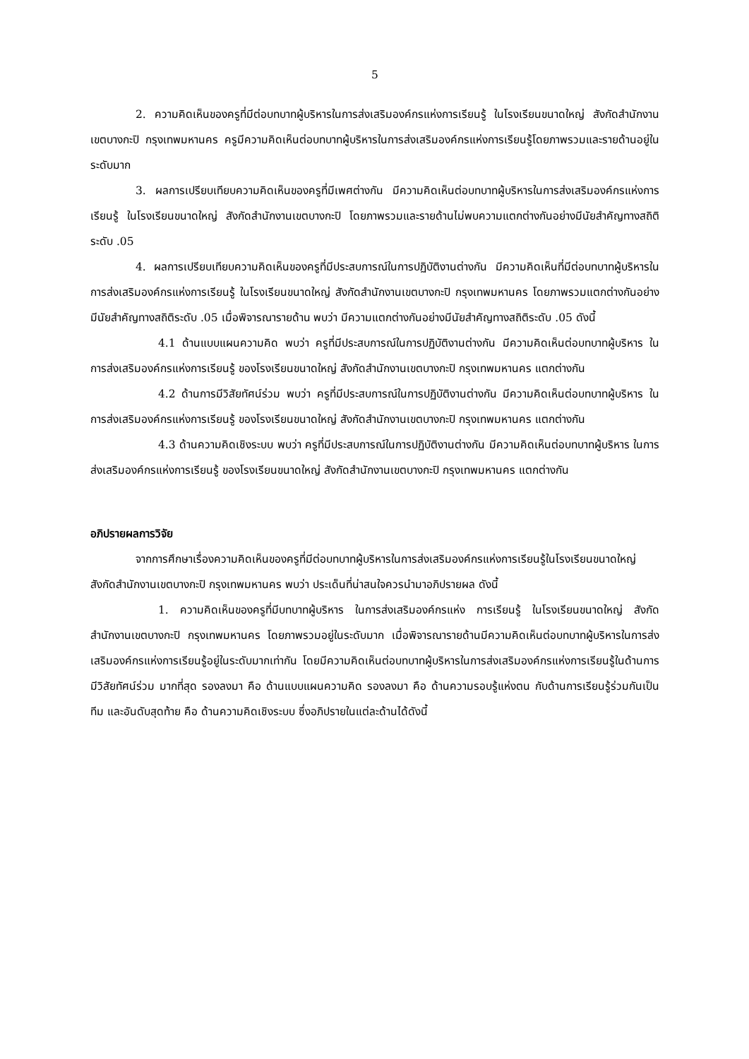5
2. ความคิดเห็นของครูที่มีต่อบทบาทผู้บริหารในการส่งเสริมองค์กรแห่งการเรียนรู้ ในโรงเรียนขนาดใหญ่ สังกัดสำนักงานเขตบางกะปิ กรุงเทพมหานคร ครูมีความคิดเห็นต่อบทบาทผู้บริหารในการส่งเสริมองค์กรแห่งการเรียนรู้โดยภาพรวมและรายด้านอยู่ในระดับมาก
3. ผลการเปรียบเทียบความคิดเห็นของครูที่มีเพศต่างกัน มีความคิดเห็นต่อบทบาทผู้บริหารในการส่งเสริมองค์กรแห่งการเรียนรู้ ในโรงเรียนขนาดใหญ่ สังกัดสำนักงานเขตบางกะปิ โดยภาพรวมและรายด้านไม่พบความแตกต่างกันอย่างมีนัยสำคัญทางสถิติระดับ .05
4. ผลการเปรียบเทียบความคิดเห็นของครูที่มีประสบการณ์ในการปฏิบัติงานต่างกัน มีความคิดเห็นที่มีต่อบทบาทผู้บริหารในการส่งเสริมองค์กรแห่งการเรียนรู้ ในโรงเรียนขนาดใหญ่ สังกัดสำนักงานเขตบางกะปิ กรุงเทพมหานคร โดยภาพรวมแตกต่างกันอย่างมีนัยสำคัญทางสถิติระดับ .05 เมื่อพิจารณารายด้าน พบว่า มีความแตกต่างกันอย่างมีนัยสำคัญทางสถิติระดับ .05 ดังนี้
4.1 ด้านแบบแผนความคิด พบว่า ครูที่มีประสบการณ์ในการปฏิบัติงานต่างกัน มีความคิดเห็นต่อบทบาทผู้บริหาร ในการส่งเสริมองค์กรแห่งการเรียนรู้ ของโรงเรียนขนาดใหญ่ สังกัดสำนักงานเขตบางกะปิ กรุงเทพมหานคร แตกต่างกัน
4.2 ด้านการมีวิสัยทัศน์ร่วม พบว่า ครูที่มีประสบการณ์ในการปฏิบัติงานต่างกัน มีความคิดเห็นต่อบทบาทผู้บริหาร ในการส่งเสริมองค์กรแห่งการเรียนรู้ ของโรงเรียนขนาดใหญ่ สังกัดสำนักงานเขตบางกะปิ กรุงเทพมหานคร แตกต่างกัน
4.3 ด้านความคิดเชิงระบบ พบว่า ครูที่มีประสบการณ์ในการปฏิบัติงานต่างกัน มีความคิดเห็นต่อบทบาทผู้บริหาร ในการส่งเสริมองค์กรแห่งการเรียนรู้ ของโรงเรียนขนาดใหญ่ สังกัดสำนักงานเขตบางกะปิ กรุงเทพมหานคร แตกต่างกัน
อภิปรายผลการวิจัย
จากการศึกษาเรื่องความคิดเห็นของครูที่มีต่อบทบาทผู้บริหารในการส่งเสริมองค์กรแห่งการเรียนรู้ในโรงเรียนขนาดใหญ่ สังกัดสำนักงานเขตบางกะปิ กรุงเทพมหานคร พบว่า ประเด็นที่น่าสนใจควรนำมาอภิปรายผล ดังนี้
1. ความคิดเห็นของครูที่มีบทบาทผู้บริหาร ในการส่งเสริมองค์กรแห่ง การเรียนรู้ ในโรงเรียนขนาดใหญ่ สังกัดสำนักงานเขตบางกะปิ กรุงเทพมหานคร โดยภาพรวมอยู่ในระดับมาก เมื่อพิจารณารายด้านมีความคิดเห็นต่อบทบาทผู้บริหารในการส่งเสริมองค์กรแห่งการเรียนรู้อยู่ในระดับมากเท่ากัน โดยมีความคิดเห็นต่อบทบาทผู้บริหารในการส่งเสริมองค์กรแห่งการเรียนรู้ในด้านการมีวิสัยทัศน์ร่วม มากที่สุด รองลงมา คือ ด้านแบบแผนความคิด รองลงมา คือ ด้านความรอบรู้แห่งตน กับด้านการเรียนรู้ร่วมกันเป็นทีม และอันดับสุดท้าย คือ ด้านความคิดเชิงระบบ ซึ่งอภิปรายในแต่ละด้านได้ดังนี้